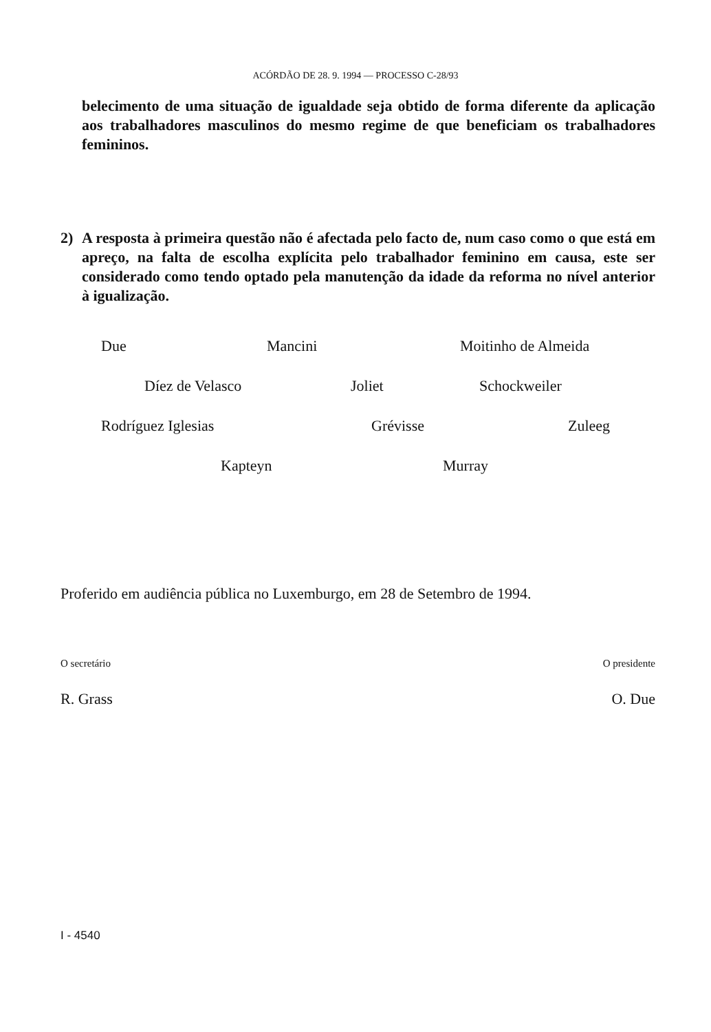ACÓRDÃO DE 28. 9. 1994 — PROCESSO C-28/93
belecimento de uma situação de igualdade seja obtido de forma diferente da aplicação aos trabalhadores masculinos do mesmo regime de que beneficiam os trabalhadores femininos.
2) A resposta à primeira questão não é afectada pelo facto de, num caso como o que está em apreço, na falta de escolha explícita pelo trabalhador feminino em causa, este ser considerado como tendo optado pela manutenção da idade da reforma no nível anterior à igualização.
Due Mancini Moitinho de Almeida
Díez de Velasco Joliet Schockweiler
Rodríguez Iglesias Grévisse Zuleeg
Kapteyn Murray
Proferido em audiência pública no Luxemburgo, em 28 de Setembro de 1994.
O secretário O presidente
R. Grass O. Due
I - 4540